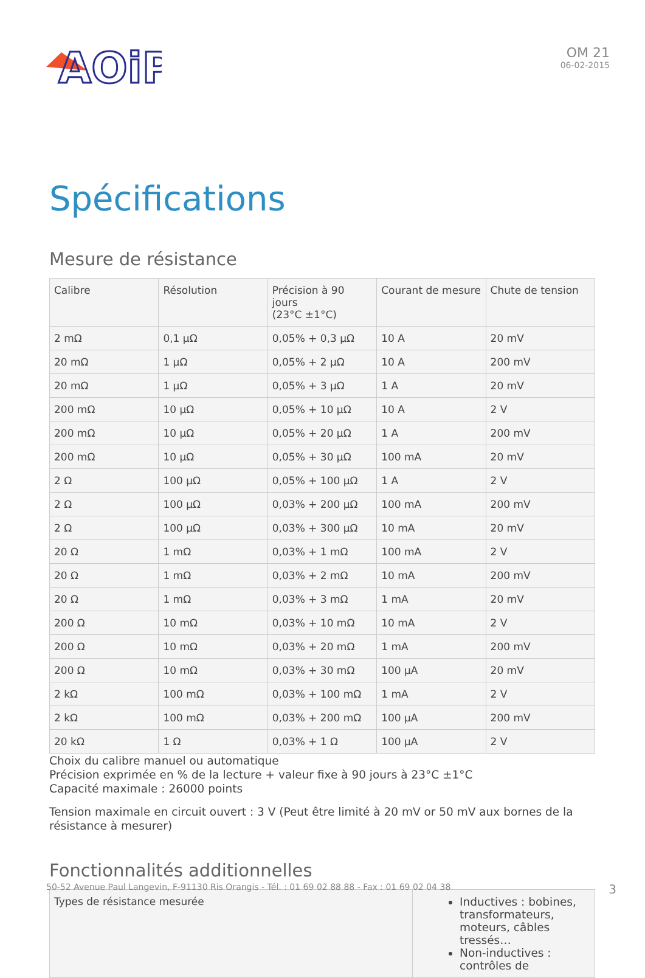AOiP
OM 21
06-02-2015
Spécifications
Mesure de résistance
| Calibre | Résolution | Précision à 90 jours (23°C ±1°C) | Courant de mesure | Chute de tension |
| --- | --- | --- | --- | --- |
| 2 mΩ | 0,1 µΩ | 0,05% + 0,3 µΩ | 10 A | 20 mV |
| 20 mΩ | 1 µΩ | 0,05% + 2 µΩ | 10 A | 200 mV |
| 20 mΩ | 1 µΩ | 0,05% + 3 µΩ | 1 A | 20 mV |
| 200 mΩ | 10 µΩ | 0,05% + 10 µΩ | 10 A | 2 V |
| 200 mΩ | 10 µΩ | 0,05% + 20 µΩ | 1 A | 200 mV |
| 200 mΩ | 10 µΩ | 0,05% + 30 µΩ | 100 mA | 20 mV |
| 2 Ω | 100 µΩ | 0,05% + 100 µΩ | 1 A | 2 V |
| 2 Ω | 100 µΩ | 0,03% + 200 µΩ | 100 mA | 200 mV |
| 2 Ω | 100 µΩ | 0,03% + 300 µΩ | 10 mA | 20 mV |
| 20 Ω | 1 mΩ | 0,03% + 1 mΩ | 100 mA | 2 V |
| 20 Ω | 1 mΩ | 0,03% + 2 mΩ | 10 mA | 200 mV |
| 20 Ω | 1 mΩ | 0,03% + 3 mΩ | 1 mA | 20 mV |
| 200 Ω | 10 mΩ | 0,03% + 10 mΩ | 10 mA | 2 V |
| 200 Ω | 10 mΩ | 0,03% + 20 mΩ | 1 mA | 200 mV |
| 200 Ω | 10 mΩ | 0,03% + 30 mΩ | 100 µA | 20 mV |
| 2 kΩ | 100 mΩ | 0,03% + 100 mΩ | 1 mA | 2 V |
| 2 kΩ | 100 mΩ | 0,03% + 200 mΩ | 100 µA | 200 mV |
| 20 kΩ | 1 Ω | 0,03% + 1 Ω | 100 µA | 2 V |
Choix du calibre manuel ou automatique
Précision exprimée en % de la lecture + valeur fixe à 90 jours à 23°C ±1°C
Capacité maximale : 26000 points
Tension maximale en circuit ouvert : 3 V (Peut être limité à 20 mV or 50 mV aux bornes de la résistance à mesurer)
Fonctionnalités additionnelles
| Types de résistance mesurée | Inductives : bobines, transformateurs, moteurs, câbles tressés… Non-inductives : contrôles de |
50-52 Avenue Paul Langevin, F-91130 Ris Orangis - Tél. : 01 69 02 88 88 - Fax : 01 69 02 04 38 3